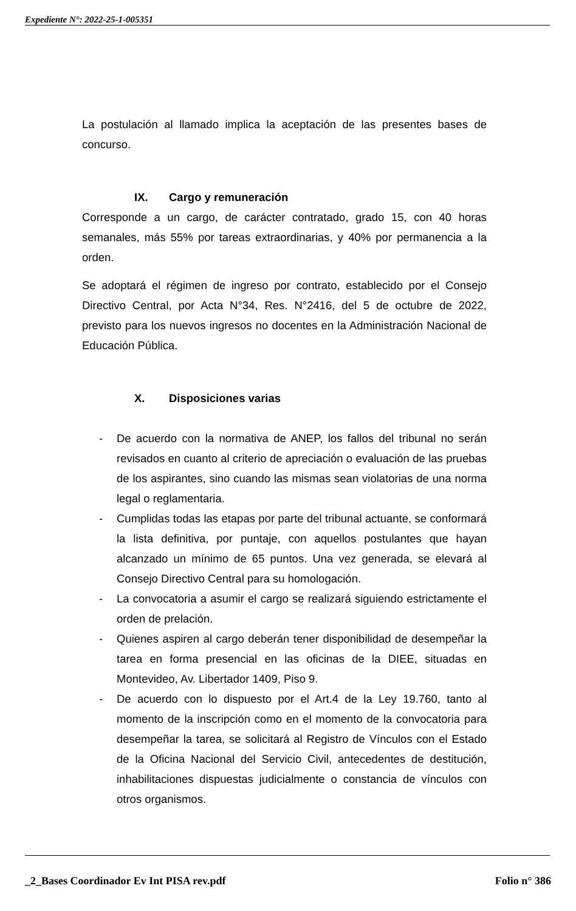Expediente N°: 2022-25-1-005351
La postulación al llamado implica la aceptación de las presentes bases de concurso.
IX. Cargo y remuneración
Corresponde a un cargo, de carácter contratado, grado 15, con 40 horas semanales, más 55% por tareas extraordinarias, y 40% por permanencia a la orden.
Se adoptará el régimen de ingreso por contrato, establecido por el Consejo Directivo Central, por Acta N°34, Res. N°2416, del 5 de octubre de 2022, previsto para los nuevos ingresos no docentes en la Administración Nacional de Educación Pública.
X. Disposiciones varias
- De acuerdo con la normativa de ANEP, los fallos del tribunal no serán revisados en cuanto al criterio de apreciación o evaluación de las pruebas de los aspirantes, sino cuando las mismas sean violatorias de una norma legal o reglamentaria.
- Cumplidas todas las etapas por parte del tribunal actuante, se conformará la lista definitiva, por puntaje, con aquellos postulantes que hayan alcanzado un mínimo de 65 puntos. Una vez generada, se elevará al Consejo Directivo Central para su homologación.
- La convocatoria a asumir el cargo se realizará siguiendo estrictamente el orden de prelación.
- Quienes aspiren al cargo deberán tener disponibilidad de desempeñar la tarea en forma presencial en las oficinas de la DIEE, situadas en Montevideo, Av. Libertador 1409, Piso 9.
- De acuerdo con lo dispuesto por el Art.4 de la Ley 19.760, tanto al momento de la inscripción como en el momento de la convocatoria para desempeñar la tarea, se solicitará al Registro de Vínculos con el Estado de la Oficina Nacional del Servicio Civil, antecedentes de destitución, inhabilitaciones dispuestas judicialmente o constancia de vínculos con otros organismos.
_2_Bases Coordinador Ev Int PISA rev.pdf Folio n° 386